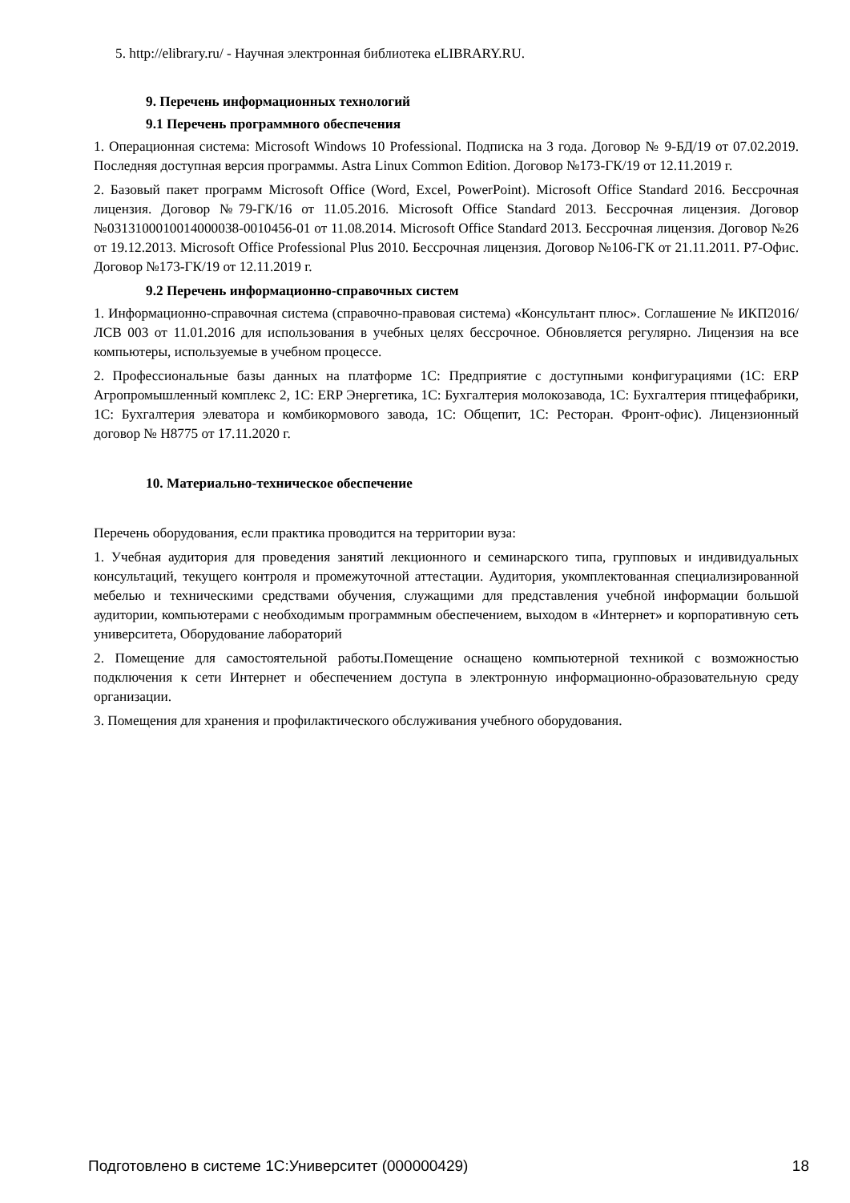5. http://elibrary.ru/ - Научная электронная библиотека eLIBRARY.RU.
9. Перечень информационных технологий
9.1 Перечень программного обеспечения
1. Операционная система: Microsoft Windows 10 Professional. Подписка на 3 года. Договор № 9-БД/19 от 07.02.2019. Последняя доступная версия программы. Astra Linux Common Edition. Договор №173-ГК/19 от 12.11.2019 г.
2. Базовый пакет программ Microsoft Office (Word, Excel, PowerPoint). Microsoft Office Standard 2016. Бессрочная лицензия. Договор №79-ГК/16 от 11.05.2016. Microsoft Office Standard 2013. Бессрочная лицензия. Договор №0313100010014000038-0010456-01 от 11.08.2014. Microsoft Office Standard 2013. Бессрочная лицензия. Договор №26 от 19.12.2013. Microsoft Office Professional Plus 2010. Бессрочная лицензия. Договор №106-ГК от 21.11.2011. Р7-Офис. Договор №173-ГК/19 от 12.11.2019 г.
9.2 Перечень информационно-справочных систем
1. Информационно-справочная система (справочно-правовая система) «Консультант плюс». Соглашение № ИКП2016/ЛСВ 003 от 11.01.2016 для использования в учебных целях бессрочное. Обновляется регулярно. Лицензия на все компьютеры, используемые в учебном процессе.
2. Профессиональные базы данных на платформе 1С: Предприятие с доступными конфигурациями (1С: ERP Агропромышленный комплекс 2, 1С: ERP Энергетика, 1С: Бухгалтерия молокозавода, 1С: Бухгалтерия птицефабрики, 1С: Бухгалтерия элеватора и комбикормового завода, 1С: Общепит, 1С: Ресторан. Фронт-офис). Лицензионный договор № Н8775 от 17.11.2020 г.
10. Материально-техническое обеспечение
Перечень оборудования, если практика проводится на территории вуза:
1. Учебная аудитория для проведения занятий лекционного и семинарского типа, групповых и индивидуальных консультаций, текущего контроля и промежуточной аттестации. Аудитория, укомплектованная специализированной мебелью и техническими средствами обучения, служащими для представления учебной информации большой аудитории, компьютерами с необходимым программным обеспечением, выходом в «Интернет» и корпоративную сеть университета, Оборудование лабораторий
2. Помещение для самостоятельной работы.Помещение оснащено компьютерной техникой с возможностью подключения к сети Интернет и обеспечением доступа в электронную информационно-образовательную среду организации.
3. Помещения для хранения и профилактического обслуживания учебного оборудования.
Подготовлено в системе 1С:Университет (000000429) 18